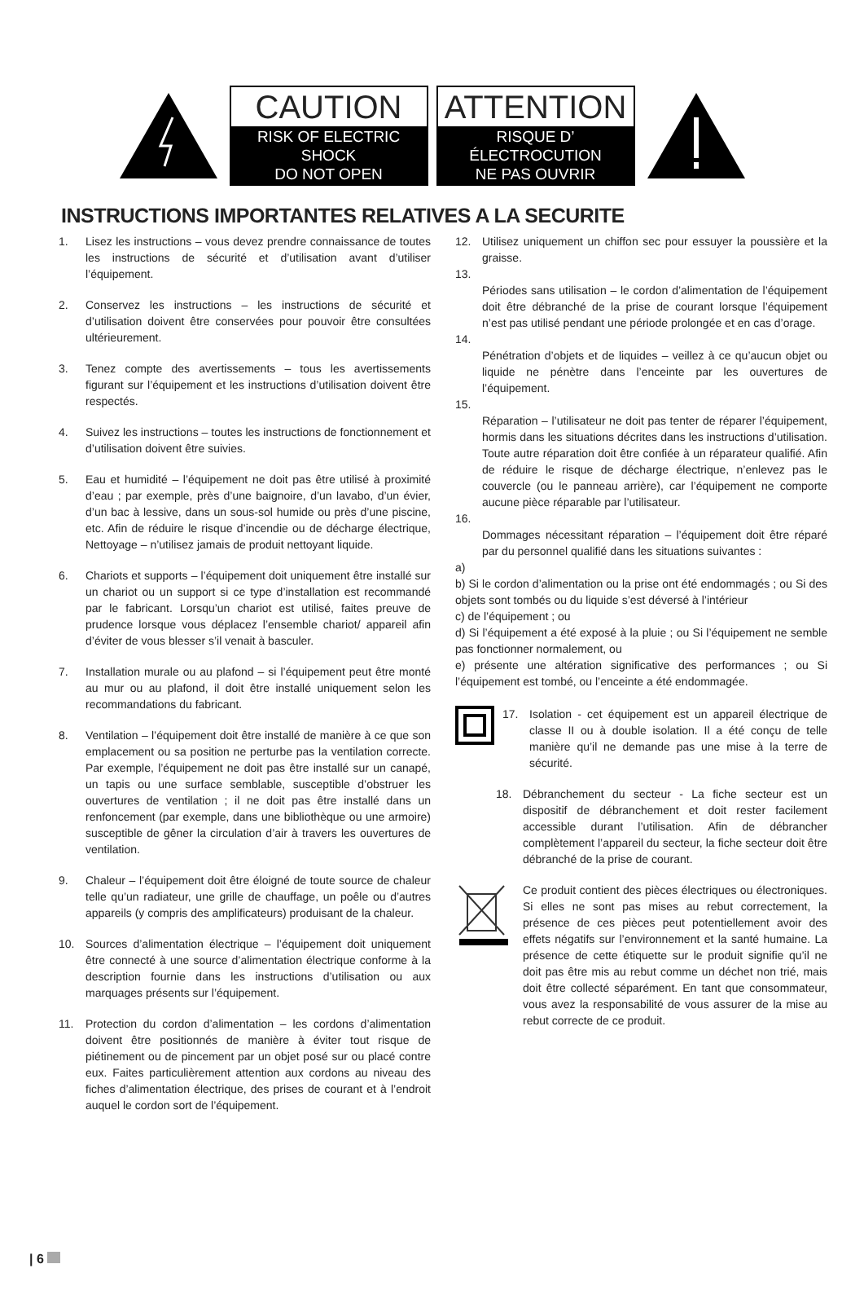CAUTION
RISK OF ELECTRIC SHOCK
DO NOT OPEN
ATTENTION
RISQUE D’ ÉLECTROCUTION
NE PAS OUVRIR
INSTRUCTIONS IMPORTANTES RELATIVES A LA SECURITE
1. Lisez les instructions – vous devez prendre connaissance de toutes les instructions de sécurité et d’utilisation avant d’utiliser l’équipement.
2. Conservez les instructions – les instructions de sécurité et d’utilisation doivent être conservées pour pouvoir être consultées ultérieurement.
3. Tenez compte des avertissements – tous les avertissements figurant sur l’équipement et les instructions d’utilisation doivent être respectés.
4. Suivez les instructions – toutes les instructions de fonctionnement et d’utilisation doivent être suivies.
5. Eau et humidité – l’équipement ne doit pas être utilisé à proximité d’eau ; par exemple, près d’une baignoire, d’un lavabo, d’un évier, d’un bac à lessive, dans un sous-sol humide ou près d’une piscine, etc. Afin de réduire le risque d’incendie ou de décharge électrique, Nettoyage – n’utilisez jamais de produit nettoyant liquide.
6. Chariots et supports – l’équipement doit uniquement être installé sur un chariot ou un support si ce type d’installation est recommandé par le fabricant. Lorsqu’un chariot est utilisé, faites preuve de prudence lorsque vous déplacez l’ensemble chariot/ appareil afin d’éviter de vous blesser s’il venait à basculer.
7. Installation murale ou au plafond – si l’équipement peut être monté au mur ou au plafond, il doit être installé uniquement selon les recommandations du fabricant.
8. Ventilation – l’équipement doit être installé de manière à ce que son emplacement ou sa position ne perturbe pas la ventilation correcte. Par exemple, l’équipement ne doit pas être installé sur un canapé, un tapis ou une surface semblable, susceptible d’obstruer les ouvertures de ventilation ; il ne doit pas être installé dans un renfoncement (par exemple, dans une bibliothèque ou une armoire) susceptible de gêner la circulation d’air à travers les ouvertures de ventilation.
9. Chaleur – l’équipement doit être éloigné de toute source de chaleur telle qu’un radiateur, une grille de chauffage, un poêle ou d’autres appareils (y compris des amplificateurs) produisant de la chaleur.
10. Sources d’alimentation électrique – l’équipement doit uniquement être connecté à une source d’alimentation électrique conforme à la description fournie dans les instructions d’utilisation ou aux marquages présents sur l’équipement.
11. Protection du cordon d’alimentation – les cordons d’alimentation doivent être positionnés de manière à éviter tout risque de piétinement ou de pincement par un objet posé sur ou placé contre eux. Faites particulièrement attention aux cordons au niveau des fiches d’alimentation électrique, des prises de courant et à l’endroit auquel le cordon sort de l’équipement.
12. Utilisez uniquement un chiffon sec pour essuyer la poussière et la graisse.
13.
Périodes sans utilisation – le cordon d’alimentation de l’équipement doit être débranché de la prise de courant lorsque l’équipement n’est pas utilisé pendant une période prolongée et en cas d’orage.
14.
Pénétration d’objets et de liquides – veillez à ce qu’aucun objet ou liquide ne pénètre dans l’enceinte par les ouvertures de l’équipement.
15.
Réparation – l’utilisateur ne doit pas tenter de réparer l’équipement, hormis dans les situations décrites dans les instructions d’utilisation. Toute autre réparation doit être confiée à un réparateur qualifié. Afin de réduire le risque de décharge électrique, n’enlevez pas le couvercle (ou le panneau arrière), car l’équipement ne comporte aucune pièce réparable par l’utilisateur.
16.
Dommages nécessitant réparation – l’équipement doit être réparé par du personnel qualifié dans les situations suivantes :
a)
b) Si le cordon d’alimentation ou la prise ont été endommagés ; ou Si des objets sont tombés ou du liquide s’est déversé à l’intérieur
c) de l’équipement ; ou
d) Si l’équipement a été exposé à la pluie ; ou Si l’équipement ne semble pas fonctionner normalement, ou
e) présente une altération significative des performances ; ou Si l’équipement est tombé, ou l’enceinte a été endommagée.
17. Isolation - cet équipement est un appareil électrique de classe II ou à double isolation. Il a été conçu de telle manière qu’il ne demande pas une mise à la terre de sécurité.
18. Débranchement du secteur - La fiche secteur est un dispositif de débranchement et doit rester facilement accessible durant l’utilisation. Afin de débrancher complètement l’appareil du secteur, la fiche secteur doit être débranché de la prise de courant.
Ce produit contient des pièces électriques ou électroniques. Si elles ne sont pas mises au rebut correctement, la présence de ces pièces peut potentiellement avoir des effets négatifs sur l’environnement et la santé humaine. La présence de cette étiquette sur le produit signifie qu’il ne doit pas être mis au rebut comme un déchet non trié, mais doit être collecté séparément. En tant que consommateur, vous avez la responsabilité de vous assurer de la mise au rebut correcte de ce produit.
| 6